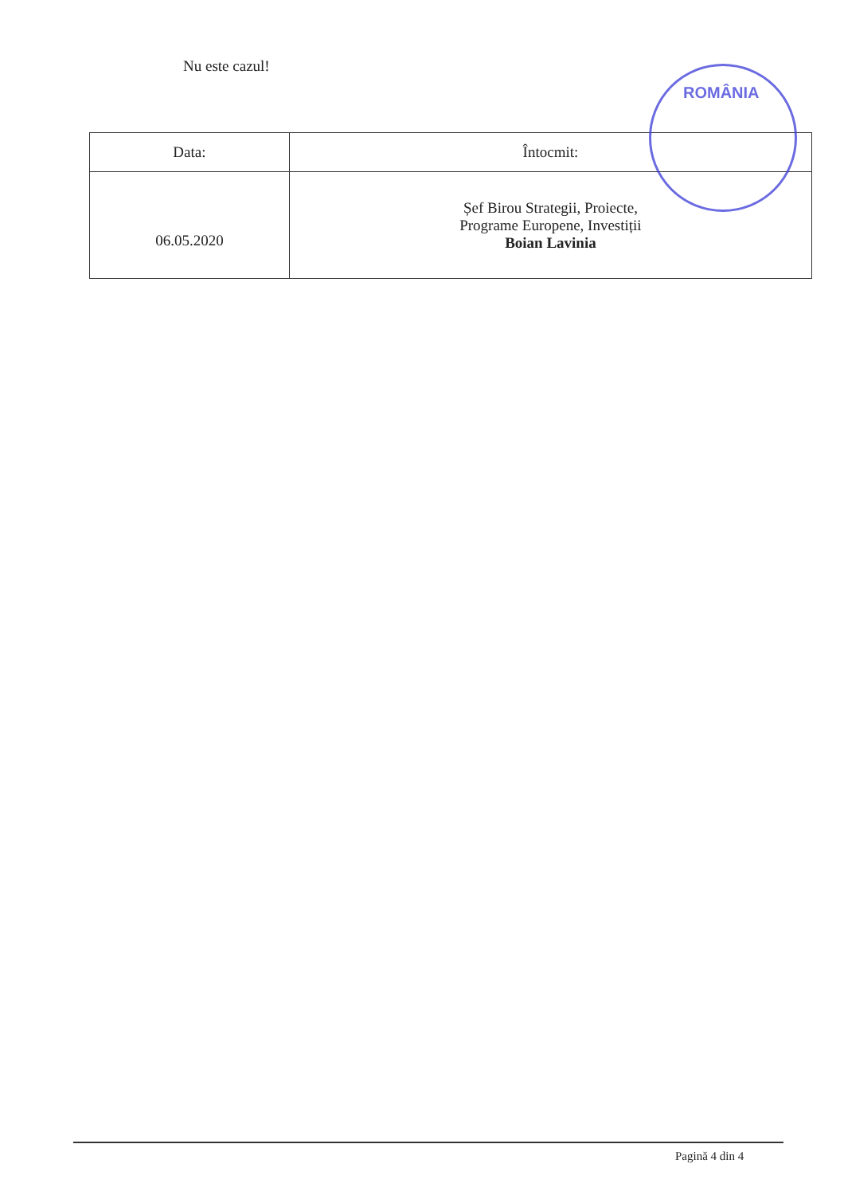Nu este cazul!
| Data: | Întocmit: |
| 06.05.2020 | Șef Birou Strategii, Proiecte, Programe Europene, Investiții Boian Lavinia |
ROMÂNIA
Pagină 4 din 4